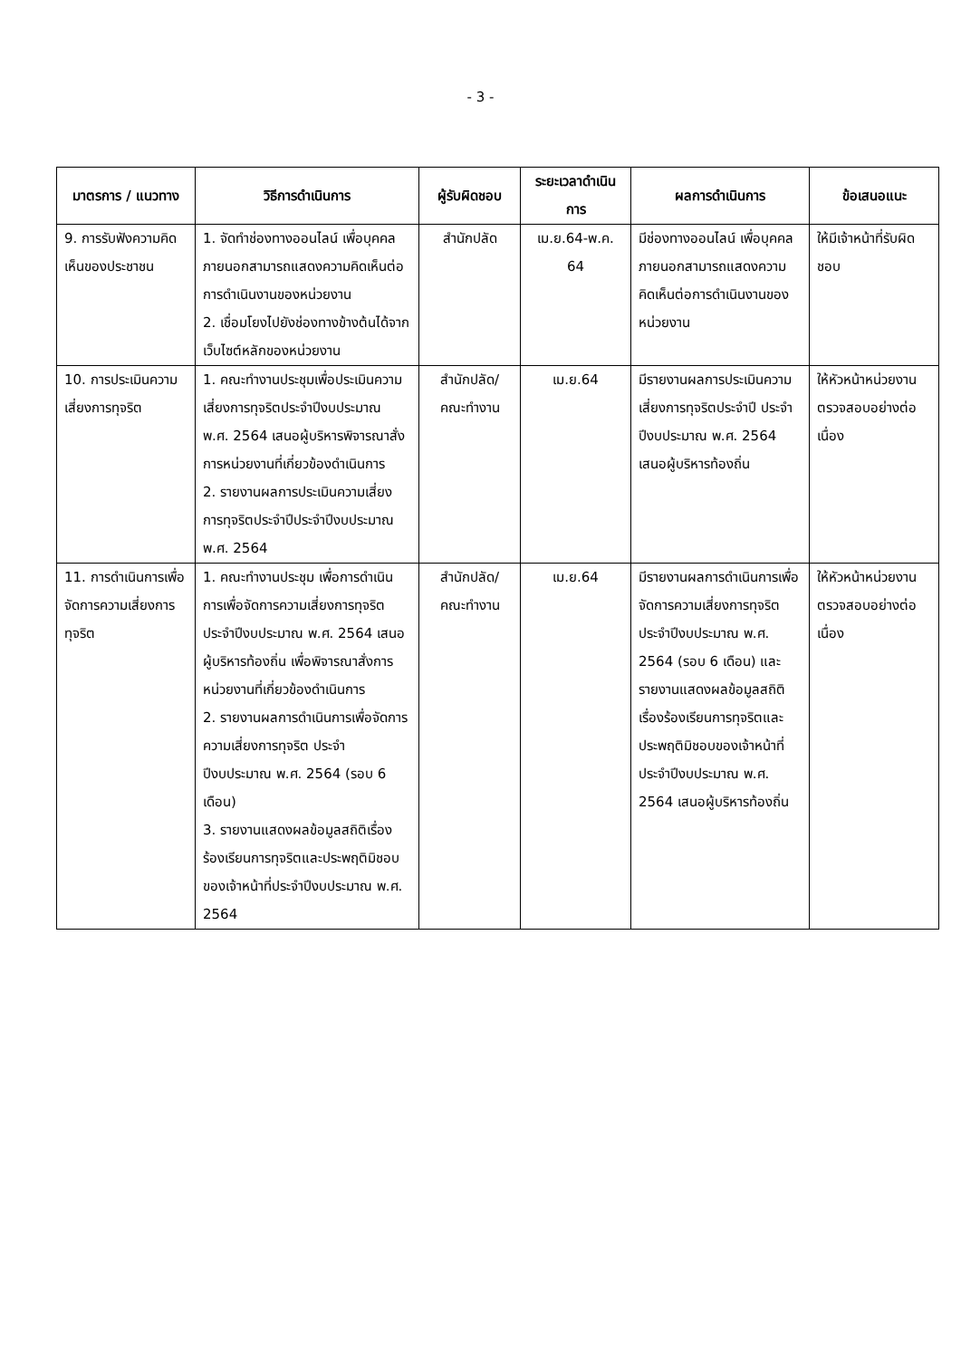- 3 -
| มาตรการ / แนวทาง | วิธีการดำเนินการ | ผู้รับผิดชอบ | ระยะเวลาดำเนินการ | ผลการดำเนินการ | ข้อเสนอแนะ |
| --- | --- | --- | --- | --- | --- |
| 9. การรับฟังความคิดเห็นของประชาชน | 1. จัดทำช่องทางออนไลน์ เพื่อบุคคลภายนอกสามารถแสดงความคิดเห็นต่อการดำเนินงานของหน่วยงาน 2. เชื่อมโยงไปยังช่องทางข้างต้นได้จากเว็บไซต์หลักของหน่วยงาน | สำนักปลัด | เม.ย.64-พ.ค. 64 | มีช่องทางออนไลน์ เพื่อบุคคลภายนอกสามารถแสดงความคิดเห็นต่อการดำเนินงานของหน่วยงาน | ให้มีเจ้าหน้าที่รับผิดชอบ |
| 10. การประเมินความเสี่ยงการทุจริต | 1. คณะทำงานประชุมเพื่อประเมินความเสี่ยงการทุจริตประจำปีงบประมาณ พ.ศ. 2564 เสนอผู้บริหารพิจารณาสั่งการหน่วยงานที่เกี่ยวข้องดำเนินการ 2. รายงานผลการประเมินความเสี่ยงการทุจริตประจำปีประจำปีงบประมาณ พ.ศ. 2564 | สำนักปลัด/ คณะทำงาน | เม.ย.64 | มีรายงานผลการประเมินความเสี่ยงการทุจริตประจำปี ประจำปีงบประมาณ พ.ศ. 2564 เสนอผู้บริหารท้องถิ่น | ให้หัวหน้าหน่วยงานตรวจสอบอย่างต่อเนื่อง |
| 11. การดำเนินการเพื่อจัดการความเสี่ยงการทุจริต | 1. คณะทำงานประชุม เพื่อการดำเนินการเพื่อจัดการความเสี่ยงการทุจริตประจำปีงบประมาณ พ.ศ. 2564 เสนอผู้บริหารท้องถิ่น เพื่อพิจารณาสั่งการหน่วยงานที่เกี่ยวข้องดำเนินการ 2. รายงานผลการดำเนินการเพื่อจัดการความเสี่ยงการทุจริต ประจำปีงบประมาณ พ.ศ. 2564 (รอบ 6 เดือน) 3. รายงานแสดงผลข้อมูลสถิติเรื่องร้องเรียนการทุจริตและประพฤติมิชอบของเจ้าหน้าที่ประจำปีงบประมาณ พ.ศ. 2564 | สำนักปลัด/ คณะทำงาน | เม.ย.64 | มีรายงานผลการดำเนินการเพื่อจัดการความเสี่ยงการทุจริตประจำปีงบประมาณ พ.ศ. 2564 (รอบ 6 เดือน) และ รายงานแสดงผลข้อมูลสถิติเรื่องร้องเรียนการทุจริตและประพฤติมิชอบของเจ้าหน้าที่ประจำปีงบประมาณ พ.ศ. 2564 เสนอผู้บริหารท้องถิ่น | ให้หัวหน้าหน่วยงานตรวจสอบอย่างต่อเนื่อง |